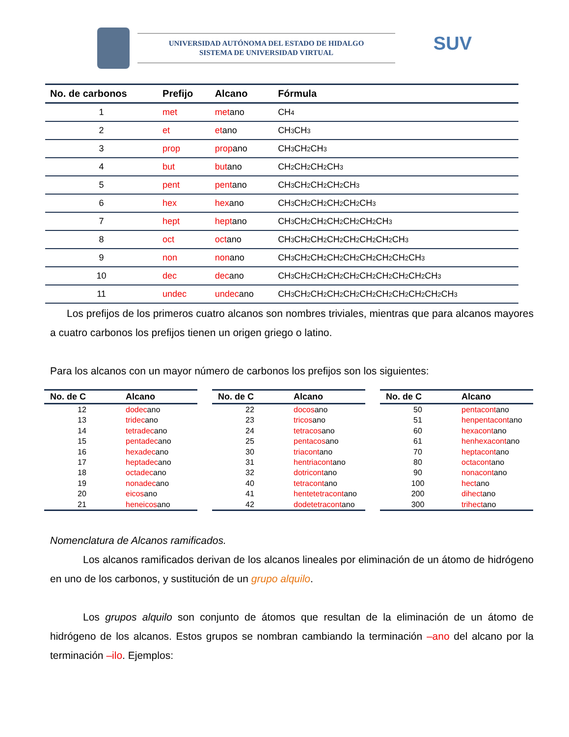UNIVERSIDAD AUTÓNOMA DEL ESTADO DE HIDALGO
SISTEMA DE UNIVERSIDAD VIRTUAL
SUV
| No. de carbonos | Prefijo | Alcano | Fórmula |
| --- | --- | --- | --- |
| 1 | met | met ano | CH<sub>4</sub> |
| 2 | et | et ano | CH<sub>3</sub>CH<sub>3</sub> |
| 3 | prop | prop ano | CH<sub>3</sub>CH<sub>2</sub>CH<sub>3</sub> |
| 4 | but | but ano | CH<sub>2</sub>CH<sub>2</sub>CH<sub>2</sub>CH<sub>3</sub> |
| 5 | pent | pent ano | CH<sub>3</sub>CH<sub>2</sub>CH<sub>2</sub>CH<sub>2</sub>CH<sub>3</sub> |
| 6 | hex | hex ano | CH<sub>3</sub>CH<sub>2</sub>CH<sub>2</sub>CH<sub>2</sub>CH<sub>2</sub>CH<sub>3</sub> |
| 7 | hept | hept ano | CH<sub>3</sub>CH<sub>2</sub>CH<sub>2</sub>CH<sub>2</sub>CH<sub>2</sub>CH<sub>2</sub>CH<sub>3</sub> |
| 8 | oct | oct ano | CH<sub>3</sub>CH<sub>2</sub>CH<sub>2</sub>CH<sub>2</sub>CH<sub>2</sub>CH<sub>2</sub>CH<sub>2</sub>CH<sub>3</sub> |
| 9 | non | non ano | CH<sub>3</sub>CH<sub>2</sub>CH<sub>2</sub>CH<sub>2</sub>CH<sub>2</sub>CH<sub>2</sub>CH<sub>2</sub>CH<sub>2</sub>CH<sub>3</sub> |
| 10 | dec | dec ano | CH<sub>3</sub>CH<sub>2</sub>CH<sub>2</sub>CH<sub>2</sub>CH<sub>2</sub>CH<sub>2</sub>CH<sub>2</sub>CH<sub>2</sub>CH<sub>2</sub>CH<sub>3</sub> |
| 11 | undec | undec ano | CH<sub>3</sub>CH<sub>2</sub>CH<sub>2</sub>CH<sub>2</sub>CH<sub>2</sub>CH<sub>2</sub>CH<sub>2</sub>CH<sub>2</sub>CH<sub>2</sub>CH<sub>2</sub>CH<sub>3</sub> |
Los prefijos de los primeros cuatro alcanos son nombres triviales, mientras que para alcanos mayores a cuatro carbonos los prefijos tienen un origen griego o latino.
Para los alcanos con un mayor número de carbonos los prefijos son los siguientes:
| No. de C | Alcano |
| --- | --- |
| 12 | dodec ano |
| 13 | tridec ano |
| 14 | tetradec ano |
| 15 | pentadec ano |
| 16 | hexadec ano |
| 17 | heptadec ano |
| 18 | octadec ano |
| 19 | nonadec ano |
| 20 | eicos ano |
| 21 | heneicos ano |
| No. de C | Alcano |
| --- | --- |
| 22 | docos ano |
| 23 | tricos ano |
| 24 | tetracos ano |
| 25 | pentacos ano |
| 30 | triacont ano |
| 31 | hentriacont ano |
| 32 | dotricont ano |
| 40 | tetracont ano |
| 41 | hentetetracont ano |
| 42 | dodetetracont ano |
| No. de C | Alcano |
| --- | --- |
| 50 | pentacont ano |
| 51 | henpentacont ano |
| 60 | hexacont ano |
| 61 | henhexacont ano |
| 70 | heptacont ano |
| 80 | octacont ano |
| 90 | nonacont ano |
| 100 | hect ano |
| 200 | dihect ano |
| 300 | trihect ano |
Nomenclatura de Alcanos ramificados.
Los alcanos ramificados derivan de los alcanos lineales por eliminación de un átomo de hidrógeno en uno de los carbonos, y sustitución de un grupo alquilo.
Los grupos alquilo son conjunto de átomos que resultan de la eliminación de un átomo de hidrógeno de los alcanos. Estos grupos se nombran cambiando la terminación –ano del alcano por la terminación –ilo. Ejemplos: